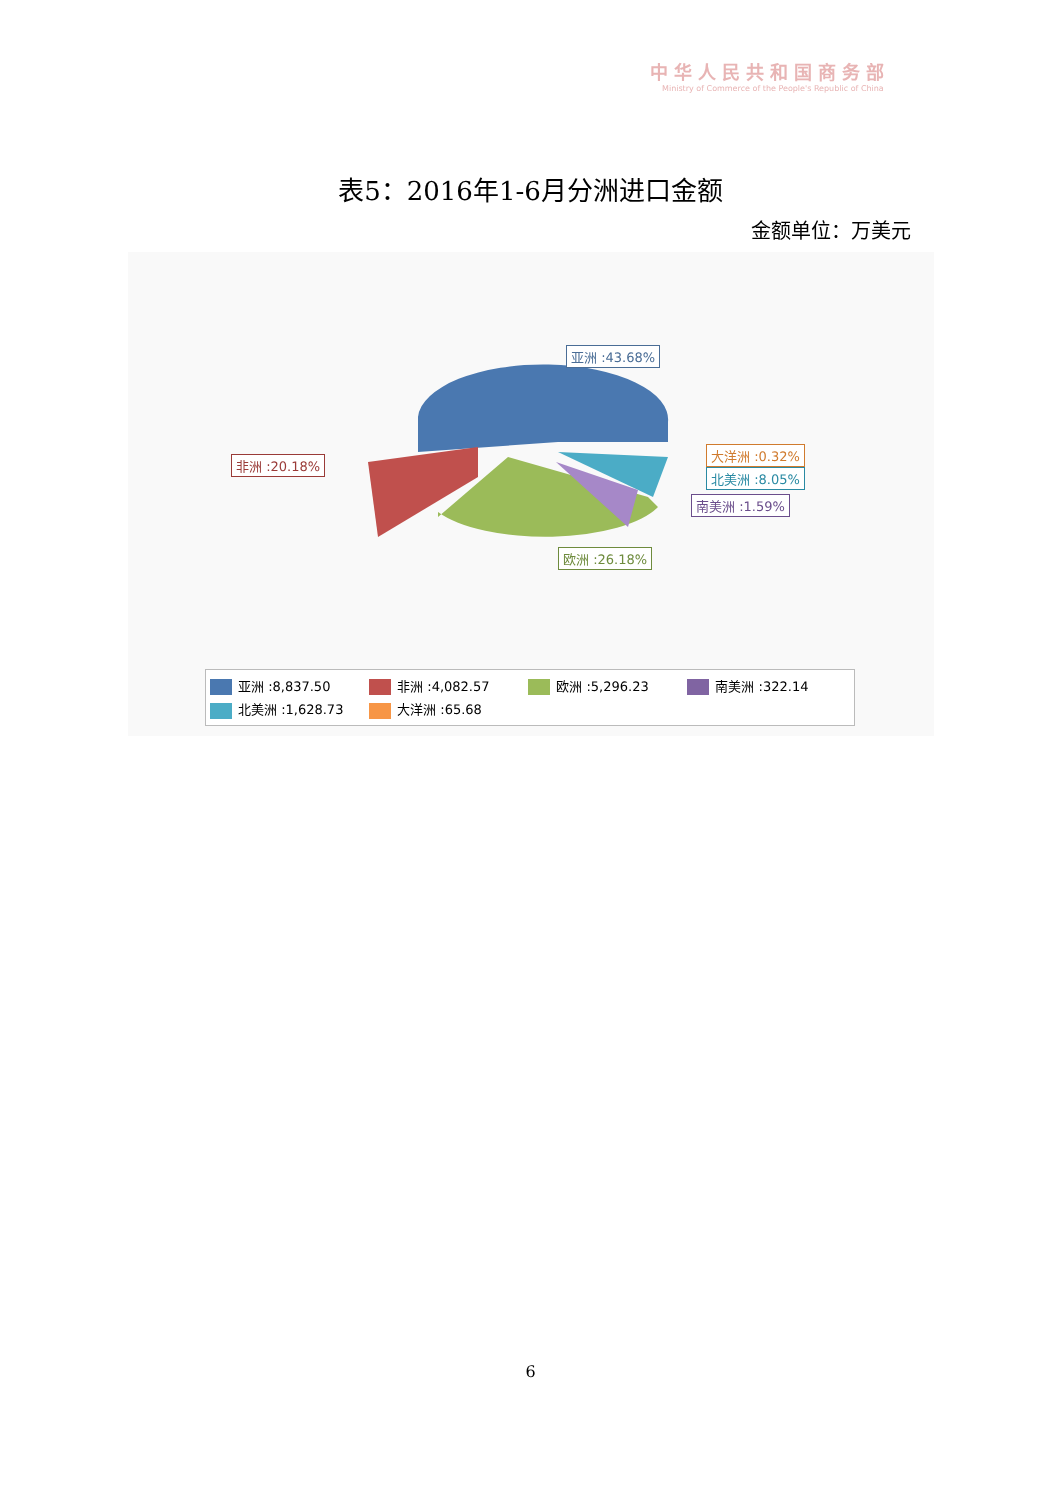中华人民共和国商务部
Ministry of Commerce of the People's Republic of China
表5：2016年1-6月分洲进口金额
金额单位：万美元
亚洲 :43.68%
非洲 :20.18%
大洋洲 :0.32%
北美洲 :8.05%
南美洲 :1.59%
欧洲 :26.18%
亚洲 :8,837.50 非洲 :4,082.57 欧洲 :5,296.23 南美洲 :322.14
北美洲 :1,628.73 大洋洲 :65.68
6